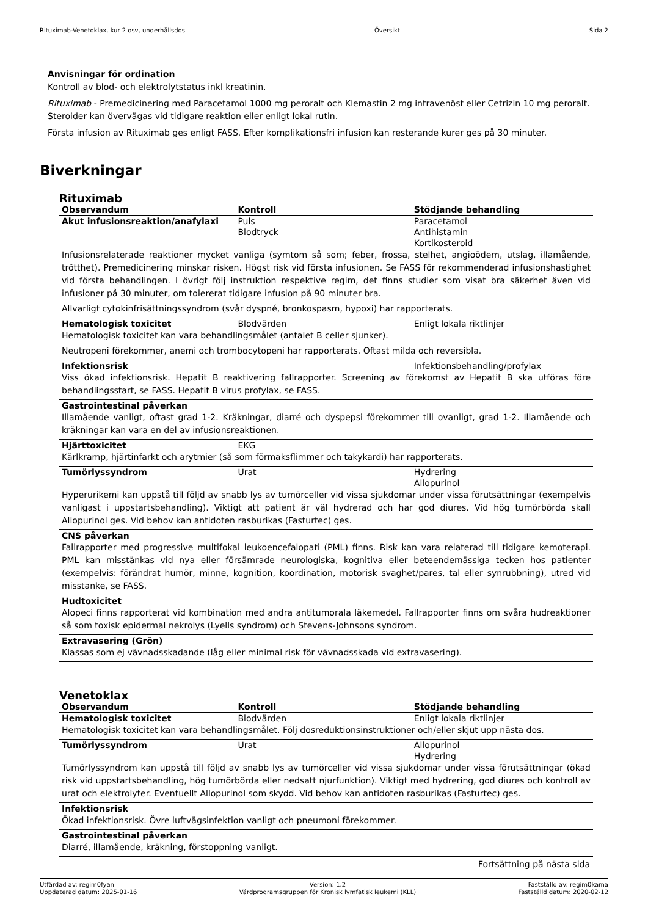Rituximab-Venetoklax, kur 2 osv, underhållsdos Översikt Sida 2
Anvisningar för ordination
Kontroll av blod- och elektrolytstatus inkl kreatinin.
Rituximab - Premedicinering med Paracetamol 1000 mg peroralt och Klemastin 2 mg intravenöst eller Cetrizin 10 mg peroralt. Steroider kan övervägas vid tidigare reaktion eller enligt lokal rutin.
Första infusion av Rituximab ges enligt FASS. Efter komplikationsfri infusion kan resterande kurer ges på 30 minuter.
Biverkningar
Rituximab
| Observandum | Kontroll | Stödjande behandling |
| --- | --- | --- |
| Akut infusionsreaktion/anafylaxi | Puls Blodtryck | Paracetamol Antihistamin Kortikosteroid |
| Infusionsrelaterade reaktioner mycket vanliga (symtom så som; feber, frossa, stelhet, angioödem, utslag, illamående, trötthet). Premedicinering minskar risken. Högst risk vid första infusionen. Se FASS för rekommenderad infusionshastighet vid första behandlingen. I övrigt följ instruktion respektive regim, det finns studier som visat bra säkerhet även vid infusioner på 30 minuter, om tolererat tidigare infusion på 90 minuter bra. | | |
| Allvarligt cytokinfrisättningssyndrom (svår dyspné, bronkospasm, hypoxi) har rapporterats. | | |
| Hematologisk toxicitet | Blodvärden | Enligt lokala riktlinjer |
| Hematologisk toxicitet kan vara behandlingsmålet (antalet B celler sjunker). | | |
| Neutropeni förekommer, anemi och trombocytopeni har rapporterats. Oftast milda och reversibla. | | |
| Infektionsrisk | | Infektionsbehandling/profylax |
| Viss ökad infektionsrisk. Hepatit B reaktivering fallrapporter. Screening av förekomst av Hepatit B ska utföras före behandlingsstart, se FASS. Hepatit B virus profylax, se FASS. | | |
| Gastrointestinal påverkan | | |
| Illamående vanligt, oftast grad 1-2. Kräkningar, diarré och dyspepsi förekommer till ovanligt, grad 1-2. Illamående och kräkningar kan vara en del av infusionsreaktionen. | | |
| Hjärttoxicitet | EKG | |
| Kärlkramp, hjärtinfarkt och arytmier (så som förmaksflimmer och takykardi) har rapporterats. | | |
| Tumörlyssyndrom | Urat | Hydrering Allopurinol |
| Hyperurikemi kan uppstå till följd av snabb lys av tumörceller vid vissa sjukdomar under vissa förutsättningar (exempelvis vanligast i uppstartsbehandling). Viktigt att patient är väl hydrerad och har god diures. Vid hög tumörbörda skall Allopurinol ges. Vid behov kan antidoten rasburikas (Fasturtec) ges. | | |
| CNS påverkan | | |
| Fallrapporter med progressive multifokal leukoencefalopati (PML) finns. Risk kan vara relaterad till tidigare kemoterapi. PML kan misstänkas vid nya eller försämrade neurologiska, kognitiva eller beteendemässiga tecken hos patienter (exempelvis: förändrat humör, minne, kognition, koordination, motorisk svaghet/pares, tal eller synrubbning), utred vid misstanke, se FASS. | | |
| Hudtoxicitet | | |
| Alopeci finns rapporterat vid kombination med andra antitumorala läkemedel. Fallrapporter finns om svåra hudreaktioner så som toxisk epidermal nekrolys (Lyells syndrom) och Stevens-Johnsons syndrom. | | |
| Extravasering (Grön) | | |
| Klassas som ej vävnadsskadande (låg eller minimal risk för vävnadsskada vid extravasering). | | |
Venetoklax
| Observandum | Kontroll | Stödjande behandling |
| --- | --- | --- |
| Hematologisk toxicitet | Blodvärden | Enligt lokala riktlinjer |
| Hematologisk toxicitet kan vara behandlingsmålet. Följ dosreduktionsinstruktioner och/eller skjut upp nästa dos. | | |
| Tumörlyssyndrom | Urat | Allopurinol Hydrering |
| Tumörlyssyndrom kan uppstå till följd av snabb lys av tumörceller vid vissa sjukdomar under vissa förutsättningar (ökad risk vid uppstartsbehandling, hög tumörbörda eller nedsatt njurfunktion). Viktigt med hydrering, god diures och kontroll av urat och elektrolyter. Eventuellt Allopurinol som skydd. Vid behov kan antidoten rasburikas (Fasturtec) ges. | | |
| Infektionsrisk | | |
| Ökad infektionsrisk. Övre luftvägsinfektion vanligt och pneumoni förekommer. | | |
| Gastrointestinal påverkan | | |
| Diarré, illamående, kräkning, förstoppning vanligt. | | |
Fortsättning på nästa sida
Utfärdad av: regim0fyan
Uppdaterad datum: 2025-01-16
Version: 1.2
Vårdprogramsgruppen för Kronisk lymfatisk leukemi (KLL)
Fastställd av: regim0kama
Fastställd datum: 2020-02-12